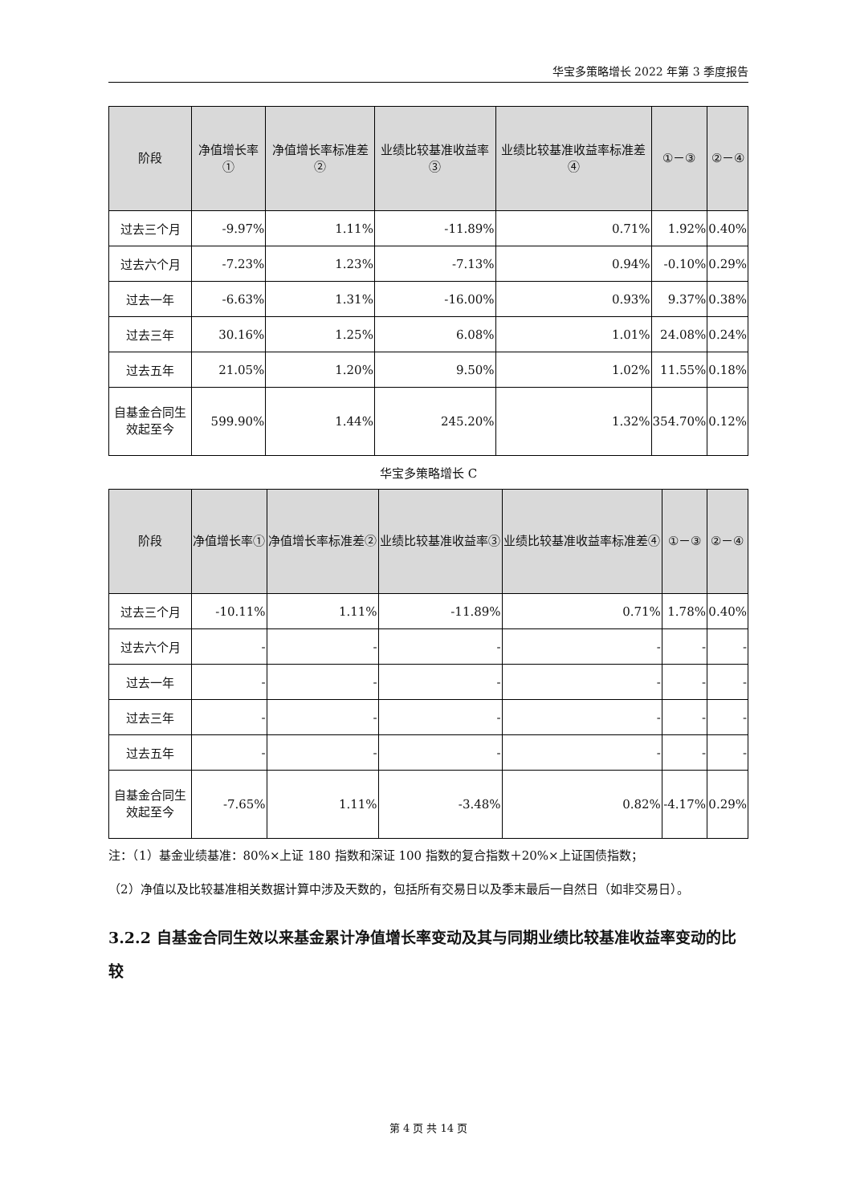华宝多策略增长 2022 年第 3 季度报告
| 阶段 | 净值增长率① | 净值增长率标准差② | 业绩比较基准收益率③ | 业绩比较基准收益率标准差④ | ①－③ | ②－④ |
| --- | --- | --- | --- | --- | --- | --- |
| 过去三个月 | -9.97% | 1.11% | -11.89% | 0.71% | 1.92% | 0.40% |
| 过去六个月 | -7.23% | 1.23% | -7.13% | 0.94% | -0.10% | 0.29% |
| 过去一年 | -6.63% | 1.31% | -16.00% | 0.93% | 9.37% | 0.38% |
| 过去三年 | 30.16% | 1.25% | 6.08% | 1.01% | 24.08% | 0.24% |
| 过去五年 | 21.05% | 1.20% | 9.50% | 1.02% | 11.55% | 0.18% |
| 自基金合同生效起至今 | 599.90% | 1.44% | 245.20% | 1.32% | 354.70% | 0.12% |
华宝多策略增长 C
| 阶段 | 净值增长率① | 净值增长率标准差② | 业绩比较基准收益率③ | 业绩比较基准收益率标准差④ | ①－③ | ②－④ |
| --- | --- | --- | --- | --- | --- | --- |
| 过去三个月 | -10.11% | 1.11% | -11.89% | 0.71% | 1.78% | 0.40% |
| 过去六个月 | - | - | - | - | - | - |
| 过去一年 | - | - | - | - | - | - |
| 过去三年 | - | - | - | - | - | - |
| 过去五年 | - | - | - | - | - | - |
| 自基金合同生效起至今 | -7.65% | 1.11% | -3.48% | 0.82% | -4.17% | 0.29% |
注：（1）基金业绩基准：80%×上证 180 指数和深证 100 指数的复合指数＋20%×上证国债指数；
（2）净值以及比较基准相关数据计算中涉及天数的，包括所有交易日以及季末最后一自然日（如非交易日）。
3.2.2 自基金合同生效以来基金累计净值增长率变动及其与同期业绩比较基准收益率变动的比较
第 4 页 共 14 页